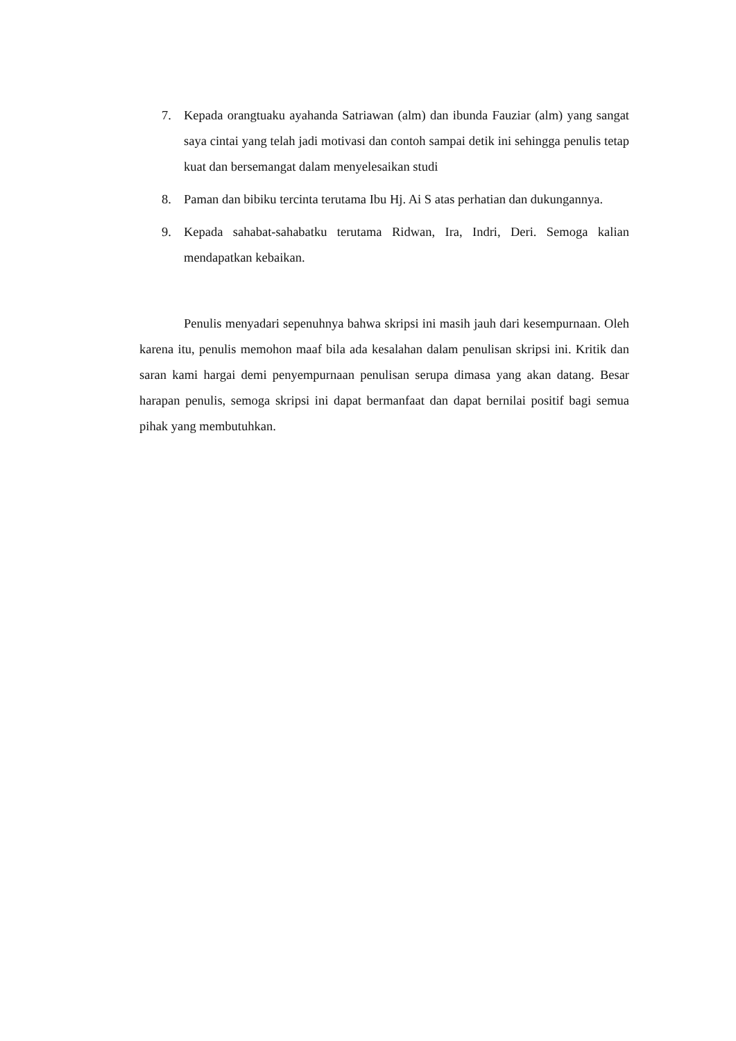7. Kepada orangtuaku ayahanda Satriawan (alm) dan ibunda Fauziar (alm) yang sangat saya cintai yang telah jadi motivasi dan contoh sampai detik ini sehingga penulis tetap kuat dan bersemangat dalam menyelesaikan studi
8. Paman dan bibiku tercinta terutama Ibu Hj. Ai S atas perhatian dan dukungannya.
9. Kepada sahabat-sahabatku terutama Ridwan, Ira, Indri, Deri. Semoga kalian mendapatkan kebaikan.
Penulis menyadari sepenuhnya bahwa skripsi ini masih jauh dari kesempurnaan. Oleh karena itu, penulis memohon maaf bila ada kesalahan dalam penulisan skripsi ini. Kritik dan saran kami hargai demi penyempurnaan penulisan serupa dimasa yang akan datang. Besar harapan penulis, semoga skripsi ini dapat bermanfaat dan dapat bernilai positif bagi semua pihak yang membutuhkan.